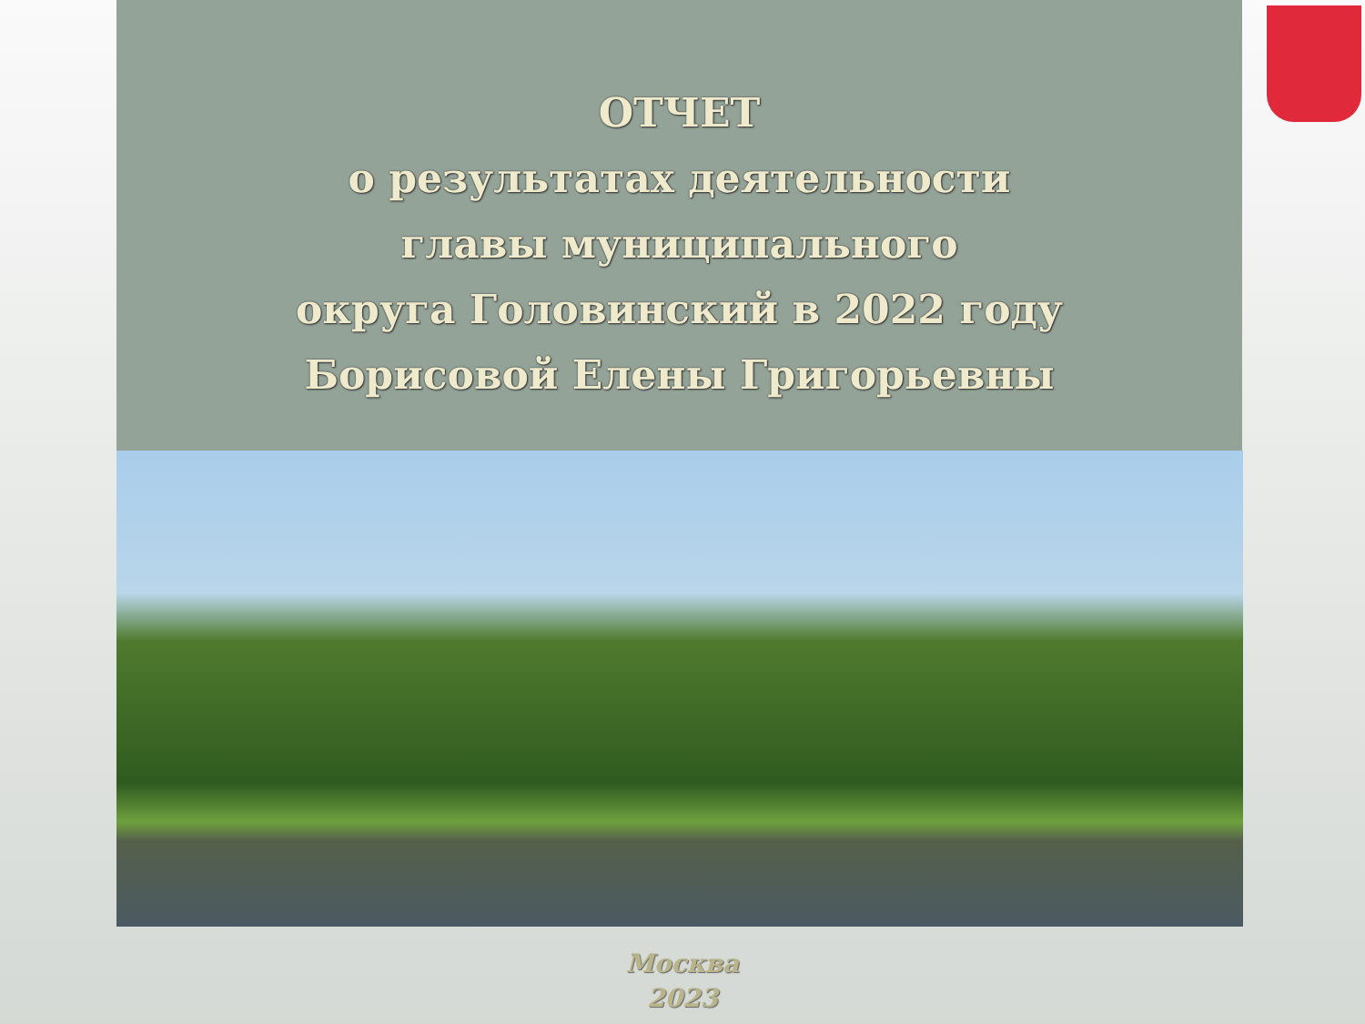ОТЧЕТ
о результатах деятельности
главы муниципального
округа Головинский в 2022 году
Борисовой Елены Григорьевны
Москва
2023